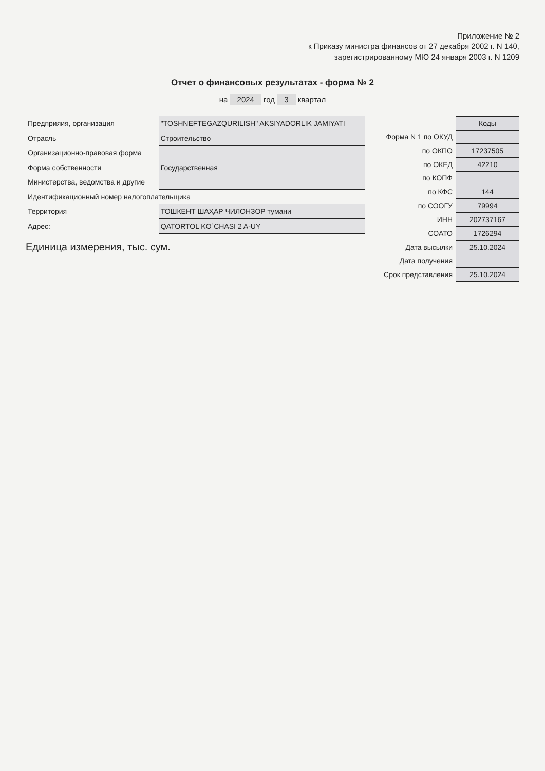Приложение № 2
к Приказу министра финансов от 27 декабря 2002 г. N 140,
зарегистрированному МЮ 24 января 2003 г. N 1209
Отчет о финансовых результатах - форма № 2
на 2024 год 3 квартал
| Предприяия, организация | "TOSHNEFTEGAZQURILISH" AKSIYADORLIK JAMIYATI |
| Отрасль | Строительство |
| Организационно-правовая форма | |
| Форма собственности | Государственная |
| Министерства, ведомства и другие | |
| Идентификационный номер налогоплательщика | |
| Территория | ТОШКЕНТ ШАҲАР ЧИЛОНЗОР тумани |
| Адрес: | QATORTOL KO`CHASI 2 A-UY |
Единица измерения, тыс. сум.
| | Коды |
| Форма N 1 по ОКУД | |
| по ОКПО | 17237505 |
| по ОКЕД | 42210 |
| по КОПФ | |
| по КФС | 144 |
| по СООГУ | 79994 |
| ИНН | 202737167 |
| СОАТО | 1726294 |
| Дата высылки | 25.10.2024 |
| Дата получения | |
| Срок представления | 25.10.2024 |